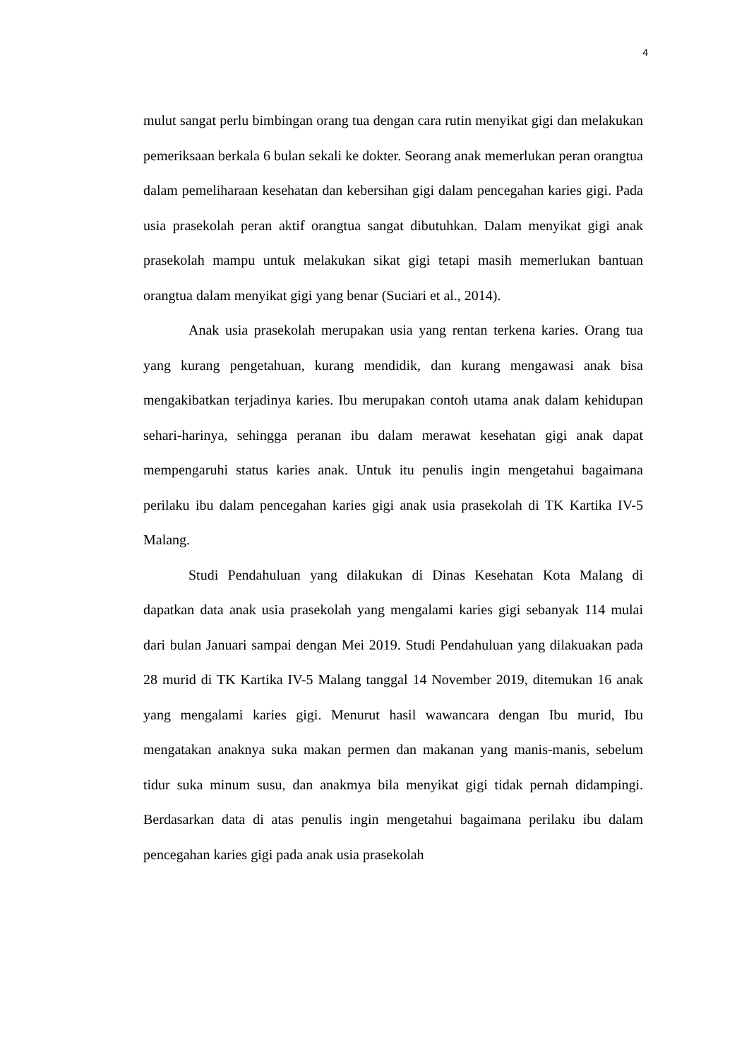4
mulut sangat perlu bimbingan orang tua dengan cara rutin menyikat gigi dan melakukan pemeriksaan berkala 6 bulan sekali ke dokter. Seorang anak memerlukan peran orangtua dalam pemeliharaan kesehatan dan kebersihan gigi dalam pencegahan karies gigi. Pada usia prasekolah peran aktif orangtua sangat dibutuhkan. Dalam menyikat gigi anak prasekolah mampu untuk melakukan sikat gigi tetapi masih memerlukan bantuan orangtua dalam menyikat gigi yang benar (Suciari et al., 2014).
Anak usia prasekolah merupakan usia yang rentan terkena karies. Orang tua yang kurang pengetahuan, kurang mendidik, dan kurang mengawasi anak bisa mengakibatkan terjadinya karies. Ibu merupakan contoh utama anak dalam kehidupan sehari-harinya, sehingga peranan ibu dalam merawat kesehatan gigi anak dapat mempengaruhi status karies anak. Untuk itu penulis ingin mengetahui bagaimana perilaku ibu dalam pencegahan karies gigi anak usia prasekolah di TK Kartika IV-5 Malang.
Studi Pendahuluan yang dilakukan di Dinas Kesehatan Kota Malang di dapatkan data anak usia prasekolah yang mengalami karies gigi sebanyak 114 mulai dari bulan Januari sampai dengan Mei 2019. Studi Pendahuluan yang dilakuakan pada 28 murid di TK Kartika IV-5 Malang tanggal 14 November 2019, ditemukan 16 anak yang mengalami karies gigi. Menurut hasil wawancara dengan Ibu murid, Ibu mengatakan anaknya suka makan permen dan makanan yang manis-manis, sebelum tidur suka minum susu, dan anakmya bila menyikat gigi tidak pernah didampingi. Berdasarkan data di atas penulis ingin mengetahui bagaimana perilaku ibu dalam pencegahan karies gigi pada anak usia prasekolah